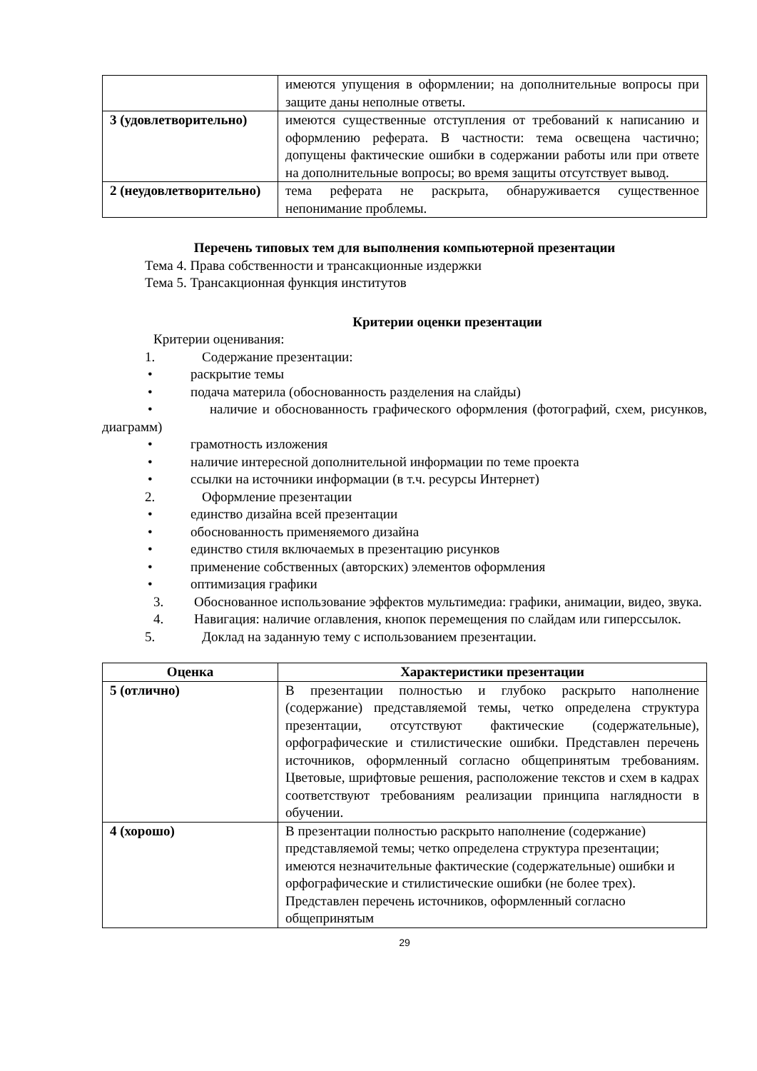| | имеются упущения в оформлении; на дополнительные вопросы при защите даны неполные ответы. |
| 3 (удовлетворительно) | имеются существенные отступления от требований к написанию и оформлению реферата. В частности: тема освещена частично; допущены фактические ошибки в содержании работы или при ответе на дополнительные вопросы; во время защиты отсутствует вывод. |
| 2 (неудовлетворительно) | тема реферата не раскрыта, обнаруживается существенное непонимание проблемы. |
Перечень типовых тем для выполнения компьютерной презентации
Тема 4. Права собственности и трансакционные издержки
Тема 5. Трансакционная функция институтов
Критерии оценки презентации
Критерии оценивания:
1. Содержание презентации:
• раскрытие темы
• подача материла (обоснованность разделения на слайды)
• наличие и обоснованность графического оформления (фотографий, схем, рисунков, диаграмм)
• грамотность изложения
• наличие интересной дополнительной информации по теме проекта
• ссылки на источники информации (в т.ч. ресурсы Интернет)
2. Оформление презентации
• единство дизайна всей презентации
• обоснованность применяемого дизайна
• единство стиля включаемых в презентацию рисунков
• применение собственных (авторских) элементов оформления
• оптимизация графики
3. Обоснованное использование эффектов мультимедиа: графики, анимации, видео, звука.
4. Навигация: наличие оглавления, кнопок перемещения по слайдам или гиперссылок.
5. Доклад на заданную тему с использованием презентации.
| Оценка | Характеристики презентации |
| --- | --- |
| 5 (отлично) | В презентации полностью и глубоко раскрыто наполнение (содержание) представляемой темы, четко определена структура презентации, отсутствуют фактические (содержательные), орфографические и стилистические ошибки. Представлен перечень источников, оформленный согласно общепринятым требованиям. Цветовые, шрифтовые решения, расположение текстов и схем в кадрах соответствуют требованиям реализации принципа наглядности в обучении. |
| 4 (хорошо) | В презентации полностью раскрыто наполнение (содержание) представляемой темы; четко определена структура презентации; имеются незначительные фактические (содержательные) ошибки и орфографические и стилистические ошибки (не более трех). Представлен перечень источников, оформленный согласно общепринятым |
29